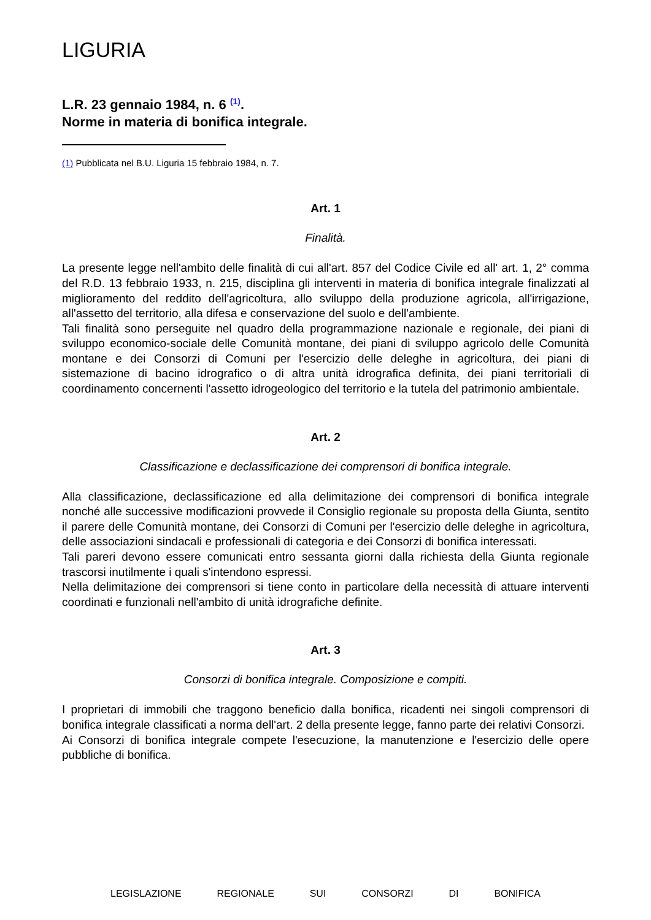LIGURIA
L.R. 23 gennaio 1984, n. 6 <sup>(1)</sup>.
Norme in materia di bonifica integrale.
(1) Pubblicata nel B.U. Liguria 15 febbraio 1984, n. 7.
Art. 1
Finalità.
La presente legge nell'ambito delle finalità di cui all'art. 857 del Codice Civile ed all' art. 1, 2° comma del R.D. 13 febbraio 1933, n. 215, disciplina gli interventi in materia di bonifica integrale finalizzati al miglioramento del reddito dell'agricoltura, allo sviluppo della produzione agricola, all'irrigazione, all'assetto del territorio, alla difesa e conservazione del suolo e dell'ambiente.
Tali finalità sono perseguite nel quadro della programmazione nazionale e regionale, dei piani di sviluppo economico-sociale delle Comunità montane, dei piani di sviluppo agricolo delle Comunità montane e dei Consorzi di Comuni per l'esercizio delle deleghe in agricoltura, dei piani di sistemazione di bacino idrografico o di altra unità idrografica definita, dei piani territoriali di coordinamento concernenti l'assetto idrogeologico del territorio e la tutela del patrimonio ambientale.
Art. 2
Classificazione e declassificazione dei comprensori di bonifica integrale.
Alla classificazione, declassificazione ed alla delimitazione dei comprensori di bonifica integrale nonché alle successive modificazioni provvede il Consiglio regionale su proposta della Giunta, sentito il parere delle Comunità montane, dei Consorzi di Comuni per l'esercizio delle deleghe in agricoltura, delle associazioni sindacali e professionali di categoria e dei Consorzi di bonifica interessati.
Tali pareri devono essere comunicati entro sessanta giorni dalla richiesta della Giunta regionale trascorsi inutilmente i quali s'intendono espressi.
Nella delimitazione dei comprensori si tiene conto in particolare della necessità di attuare interventi coordinati e funzionali nell'ambito di unità idrografiche definite.
Art. 3
Consorzi di bonifica integrale. Composizione e compiti.
I proprietari di immobili che traggono beneficio dalla bonifica, ricadenti nei singoli comprensori di bonifica integrale classificati a norma dell'art. 2 della presente legge, fanno parte dei relativi Consorzi.
Ai Consorzi di bonifica integrale compete l'esecuzione, la manutenzione e l'esercizio delle opere pubbliche di bonifica.
LEGISLAZIONE REGIONALE SUI CONSORZI DI BONIFICA